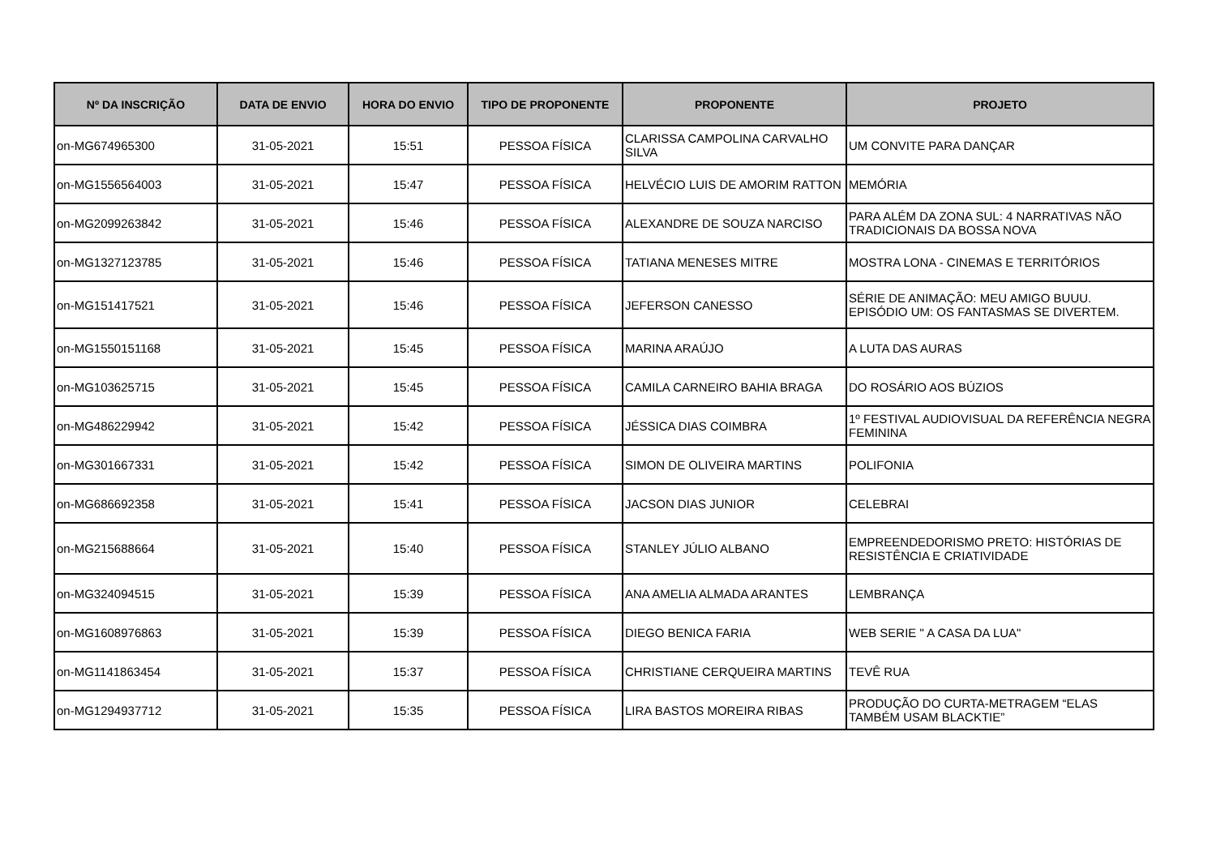| Nº DA INSCRIÇÃO | DATA DE ENVIO | HORA DO ENVIO | TIPO DE PROPONENTE | PROPONENTE | PROJETO |
| --- | --- | --- | --- | --- | --- |
| on-MG674965300 | 31-05-2021 | 15:51 | PESSOA FÍSICA | CLARISSA CAMPOLINA CARVALHO SILVA | UM CONVITE PARA DANÇAR |
| on-MG1556564003 | 31-05-2021 | 15:47 | PESSOA FÍSICA | HELVÉCIO LUIS DE AMORIM RATTON | MEMÓRIA |
| on-MG2099263842 | 31-05-2021 | 15:46 | PESSOA FÍSICA | ALEXANDRE DE SOUZA NARCISO | PARA ALÉM DA ZONA SUL: 4 NARRATIVAS NÃO TRADICIONAIS DA BOSSA NOVA |
| on-MG1327123785 | 31-05-2021 | 15:46 | PESSOA FÍSICA | TATIANA MENESES MITRE | MOSTRA LONA - CINEMAS E TERRITÓRIOS |
| on-MG151417521 | 31-05-2021 | 15:46 | PESSOA FÍSICA | JEFERSON CANESSO | SÉRIE DE ANIMAÇÃO: MEU AMIGO BUUU. EPISÓDIO UM: OS FANTASMAS SE DIVERTEM. |
| on-MG1550151168 | 31-05-2021 | 15:45 | PESSOA FÍSICA | MARINA ARAÚJO | A LUTA DAS AURAS |
| on-MG103625715 | 31-05-2021 | 15:45 | PESSOA FÍSICA | CAMILA CARNEIRO BAHIA BRAGA | DO ROSÁRIO AOS BÚZIOS |
| on-MG486229942 | 31-05-2021 | 15:42 | PESSOA FÍSICA | JÉSSICA DIAS COIMBRA | 1º FESTIVAL AUDIOVISUAL DA REFERÊNCIA NEGRA FEMININA |
| on-MG301667331 | 31-05-2021 | 15:42 | PESSOA FÍSICA | SIMON DE OLIVEIRA MARTINS | POLIFONIA |
| on-MG686692358 | 31-05-2021 | 15:41 | PESSOA FÍSICA | JACSON DIAS JUNIOR | CELEBRAI |
| on-MG215688664 | 31-05-2021 | 15:40 | PESSOA FÍSICA | STANLEY JÚLIO ALBANO | EMPREENDEDORISMO PRETO: HISTÓRIAS DE RESISTÊNCIA E CRIATIVIDADE |
| on-MG324094515 | 31-05-2021 | 15:39 | PESSOA FÍSICA | ANA AMELIA ALMADA ARANTES | LEMBRANÇA |
| on-MG1608976863 | 31-05-2021 | 15:39 | PESSOA FÍSICA | DIEGO BENICA FARIA | WEB SERIE " A CASA DA LUA" |
| on-MG1141863454 | 31-05-2021 | 15:37 | PESSOA FÍSICA | CHRISTIANE CERQUEIRA MARTINS | TEVÊ RUA |
| on-MG1294937712 | 31-05-2021 | 15:35 | PESSOA FÍSICA | LIRA BASTOS MOREIRA RIBAS | PRODUÇÃO DO CURTA-METRAGEM “ELAS TAMBÉM USAM BLACKTIE” |